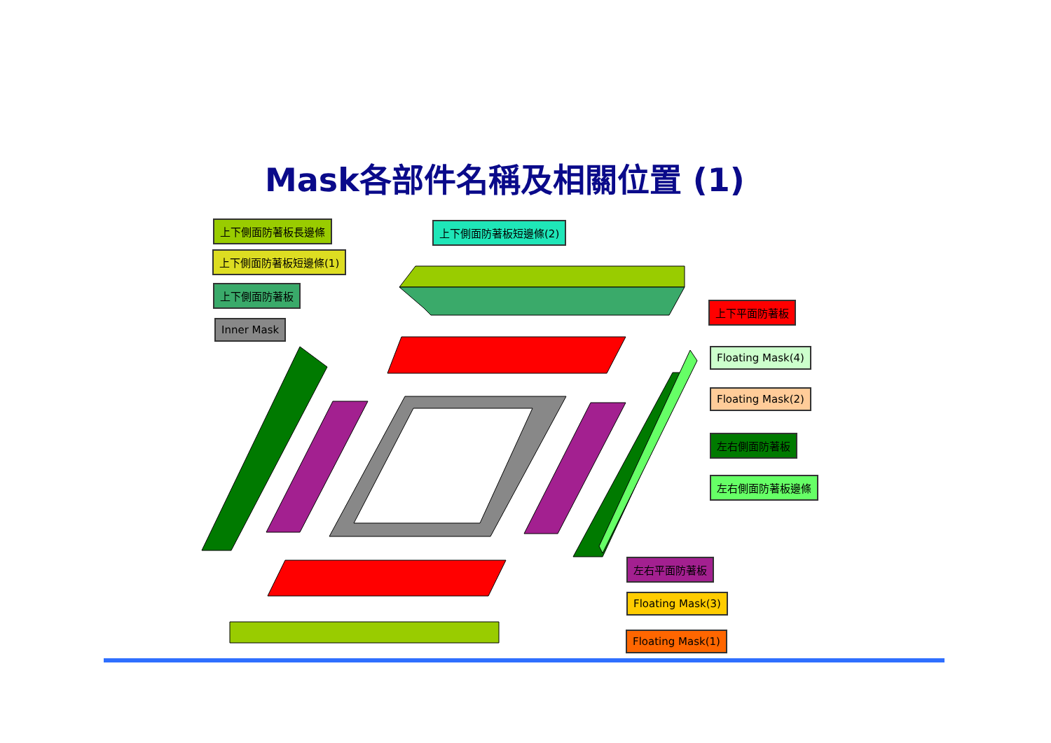Mask各部件名稱及相關位置 (1)
上下側面防著板長邊條 上下側面防著板短邊條(2)
上下側面防著板短邊條(1)
上下側面防著板
Inner Mask
上下平面防著板
Floating Mask(4)
Floating Mask(2)
左右側面防著板
左右側面防著板邊條
左右平面防著板
Floating Mask(3)
Floating Mask(1)